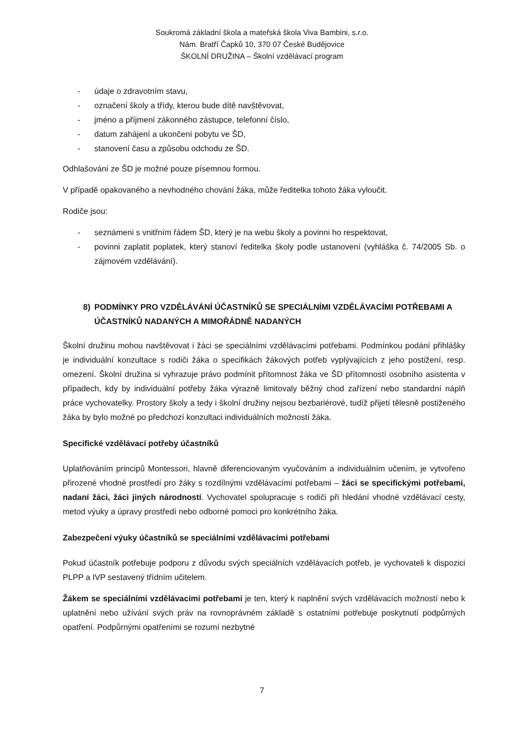Soukromá základní škola a mateřská škola Viva Bambini, s.r.o.
Nám. Bratří Čapků 10, 370 07 České Budějovice
ŠKOLNÍ DRUŽINA – Školní vzdělávací program
- údaje o zdravotním stavu,
- označení školy a třídy, kterou bude dítě navštěvovat,
- jméno a příjmení zákonného zástupce, telefonní číslo,
- datum zahájení a ukončení pobytu ve ŠD,
- stanovení času a způsobu odchodu ze ŠD.
Odhlašování ze ŠD je možné pouze písemnou formou.
V případě opakovaného a nevhodného chování žáka, může ředitelka tohoto žáka vyloučit.
Rodiče jsou:
- seznámeni s vnitřním řádem ŠD, který je na webu školy a povinni ho respektovat,
- povinni zaplatit poplatek, který stanoví ředitelka školy podle ustanovení (vyhláška č. 74/2005 Sb. o zájmovém vzdělávání).
8) PODMÍNKY PRO VZDĚLÁVÁNÍ ÚČASTNÍKŮ SE SPECIÁLNÍMI VZDĚLÁVACÍMI POTŘEBAMI A ÚČASTNÍKŮ NADANÝCH A MIMOŘÁDNĚ NADANÝCH
Školní družinu mohou navštěvovat i žáci se speciálními vzdělávacími potřebami. Podmínkou podání přihlášky je individuální konzultace s rodiči žáka o specifikách žákových potřeb vyplývajících z jeho postižení, resp. omezení. Školní družina si vyhrazuje právo podmínit přítomnost žáka ve ŠD přítomností osobního asistenta v případech, kdy by individuální potřeby žáka výrazně limitovaly běžný chod zařízení nebo standardní náplň práce vychovatelky. Prostory školy a tedy i školní družiny nejsou bezbariérové, tudíž přijetí tělesně postiženého žáka by bylo možné po předchozí konzultaci individuálních možností žáka.
Specifické vzdělávací potřeby účastníků
Uplatňováním principů Montessori, hlavně diferenciovaným vyučováním a individuálním učením, je vytvořeno přirozené vhodné prostředí pro žáky s rozdílnými vzdělávacími potřebami – žáci se specifickými potřebami, nadaní žáci, žáci jiných národností. Vychovatel spolupracuje s rodiči při hledání vhodné vzdělávací cesty, metod výuky a úpravy prostředí nebo odborné pomoci pro konkrétního žáka.
Zabezpečení výuky účastníků se speciálními vzdělávacími potřebami
Pokud účastník potřebuje podporu z důvodu svých speciálních vzdělávacích potřeb, je vychovateli k dispozici PLPP a IVP sestavený třídním učitelem.
Žákem se speciálními vzdělávacími potřebami je ten, který k naplnění svých vzdělávacích možností nebo k uplatnění nebo užívání svých práv na rovnoprávném základě s ostatními potřebuje poskytnutí podpůrných opatření. Podpůrnými opatřeními se rozumí nezbytné
7